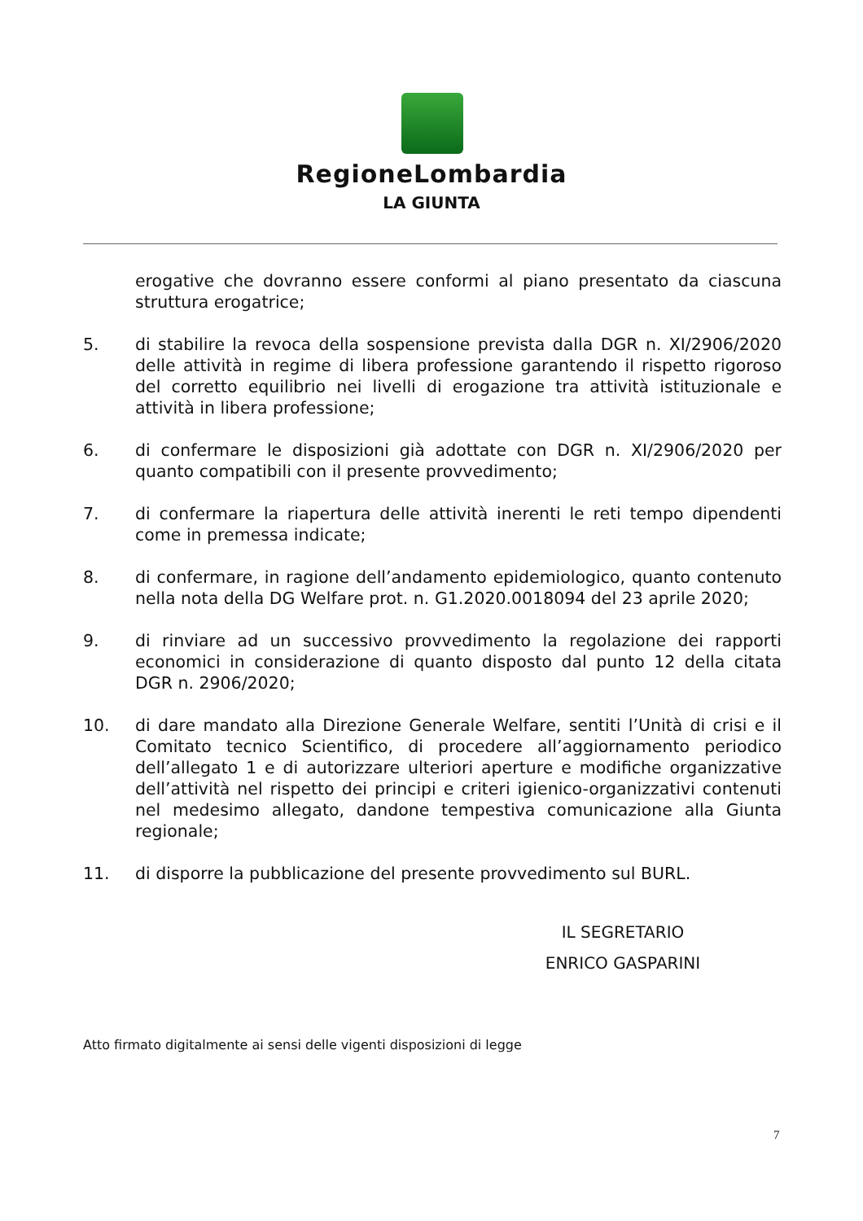RegioneLombardia
LA GIUNTA
erogative che dovranno essere conformi al piano presentato da ciascuna struttura erogatrice;
5. di stabilire la revoca della sospensione prevista dalla DGR n. XI/2906/2020 delle attività in regime di libera professione garantendo il rispetto rigoroso del corretto equilibrio nei livelli di erogazione tra attività istituzionale e attività in libera professione;
6. di confermare le disposizioni già adottate con DGR n. XI/2906/2020 per quanto compatibili con il presente provvedimento;
7. di confermare la riapertura delle attività inerenti le reti tempo dipendenti come in premessa indicate;
8. di confermare, in ragione dell’andamento epidemiologico, quanto contenuto nella nota della DG Welfare prot. n. G1.2020.0018094 del 23 aprile 2020;
9. di rinviare ad un successivo provvedimento la regolazione dei rapporti economici in considerazione di quanto disposto dal punto 12 della citata DGR n. 2906/2020;
10. di dare mandato alla Direzione Generale Welfare, sentiti l’Unità di crisi e il Comitato tecnico Scientifico, di procedere all’aggiornamento periodico dell’allegato 1 e di autorizzare ulteriori aperture e modifiche organizzative dell’attività nel rispetto dei principi e criteri igienico-organizzativi contenuti nel medesimo allegato, dandone tempestiva comunicazione alla Giunta regionale;
11. di disporre la pubblicazione del presente provvedimento sul BURL.
IL SEGRETARIO
ENRICO GASPARINI
Atto firmato digitalmente ai sensi delle vigenti disposizioni di legge
7